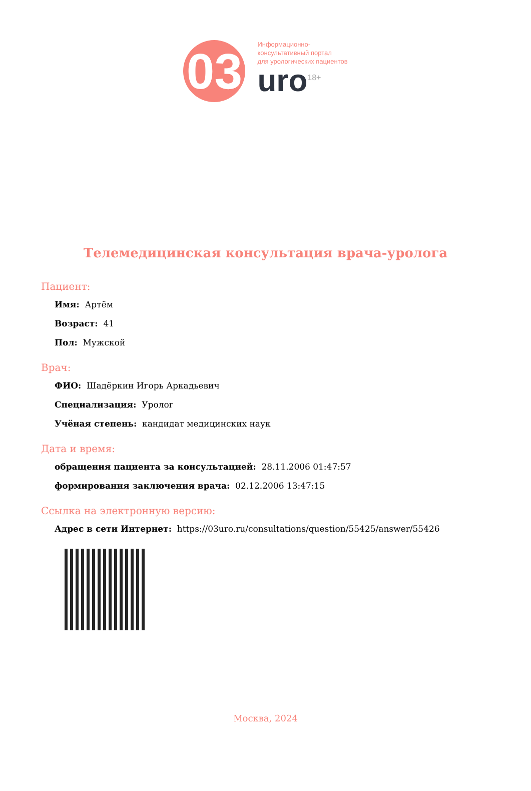03
Информационно-
консультативный портал
для урологических пациентов
uro<sup>18+</sup>
Телемедицинская консультация врача-уролога
Пациент:
Имя: Артём
Возраст: 41
Пол: Мужской
Врач:
ФИО: Шадёркин Игорь Аркадьевич
Специализация: Уролог
Учёная степень: кандидат медицинских наук
Дата и время:
обращения пациента за консультацией: 28.11.2006 01:47:57
формирования заключения врача: 02.12.2006 13:47:15
Ссылка на электронную версию:
Адрес в сети Интернет: https://03uro.ru/consultations/question/55425/answer/55426
Москва, 2024